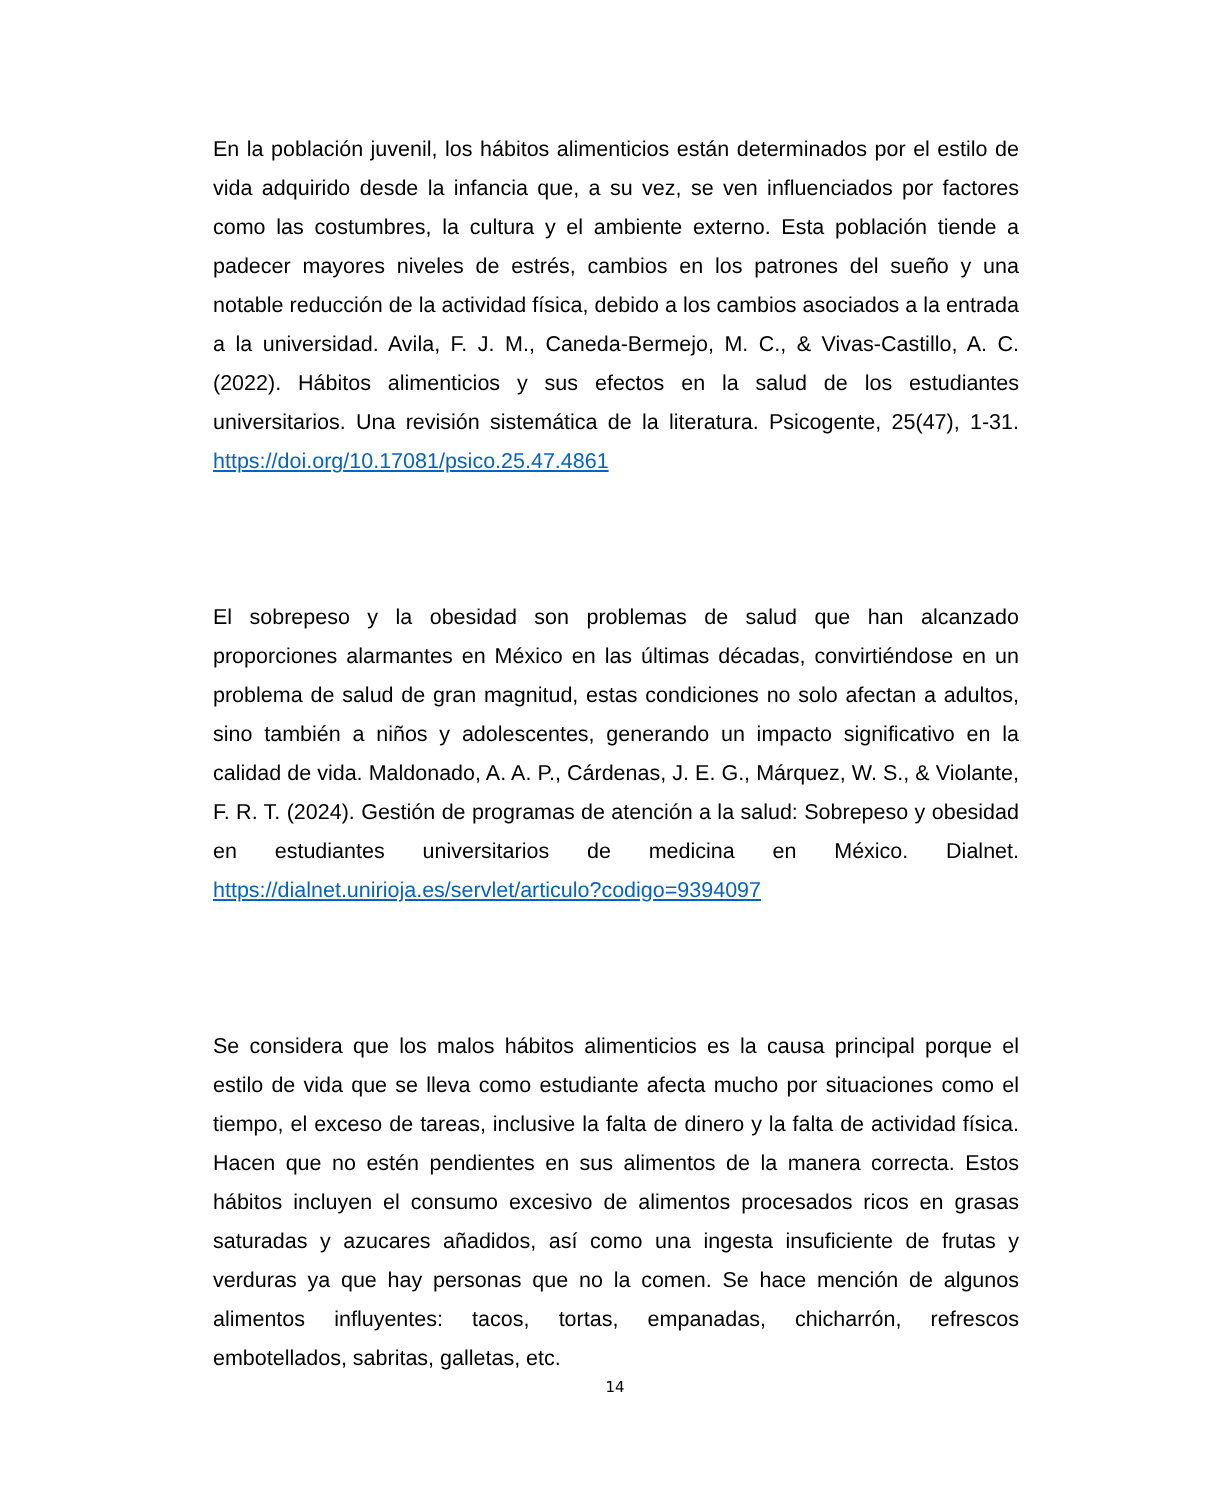En la población juvenil, los hábitos alimenticios están determinados por el estilo de vida adquirido desde la infancia que, a su vez, se ven influenciados por factores como las costumbres, la cultura y el ambiente externo. Esta población tiende a padecer mayores niveles de estrés, cambios en los patrones del sueño y una notable reducción de la actividad física, debido a los cambios asociados a la entrada a la universidad. Avila, F. J. M., Caneda-Bermejo, M. C., & Vivas-Castillo, A. C. (2022). Hábitos alimenticios y sus efectos en la salud de los estudiantes universitarios. Una revisión sistemática de la literatura. Psicogente, 25(47), 1-31. https://doi.org/10.17081/psico.25.47.4861
El sobrepeso y la obesidad son problemas de salud que han alcanzado proporciones alarmantes en México en las últimas décadas, convirtiéndose en un problema de salud de gran magnitud, estas condiciones no solo afectan a adultos, sino también a niños y adolescentes, generando un impacto significativo en la calidad de vida. Maldonado, A. A. P., Cárdenas, J. E. G., Márquez, W. S., & Violante, F. R. T. (2024). Gestión de programas de atención a la salud: Sobrepeso y obesidad en estudiantes universitarios de medicina en México. Dialnet. https://dialnet.unirioja.es/servlet/articulo?codigo=9394097
Se considera que los malos hábitos alimenticios es la causa principal porque el estilo de vida que se lleva como estudiante afecta mucho por situaciones como el tiempo, el exceso de tareas, inclusive la falta de dinero y la falta de actividad física. Hacen que no estén pendientes en sus alimentos de la manera correcta. Estos hábitos incluyen el consumo excesivo de alimentos procesados ricos en grasas saturadas y azucares añadidos, así como una ingesta insuficiente de frutas y verduras ya que hay personas que no la comen. Se hace mención de algunos alimentos influyentes: tacos, tortas, empanadas, chicharrón, refrescos embotellados, sabritas, galletas, etc.
14